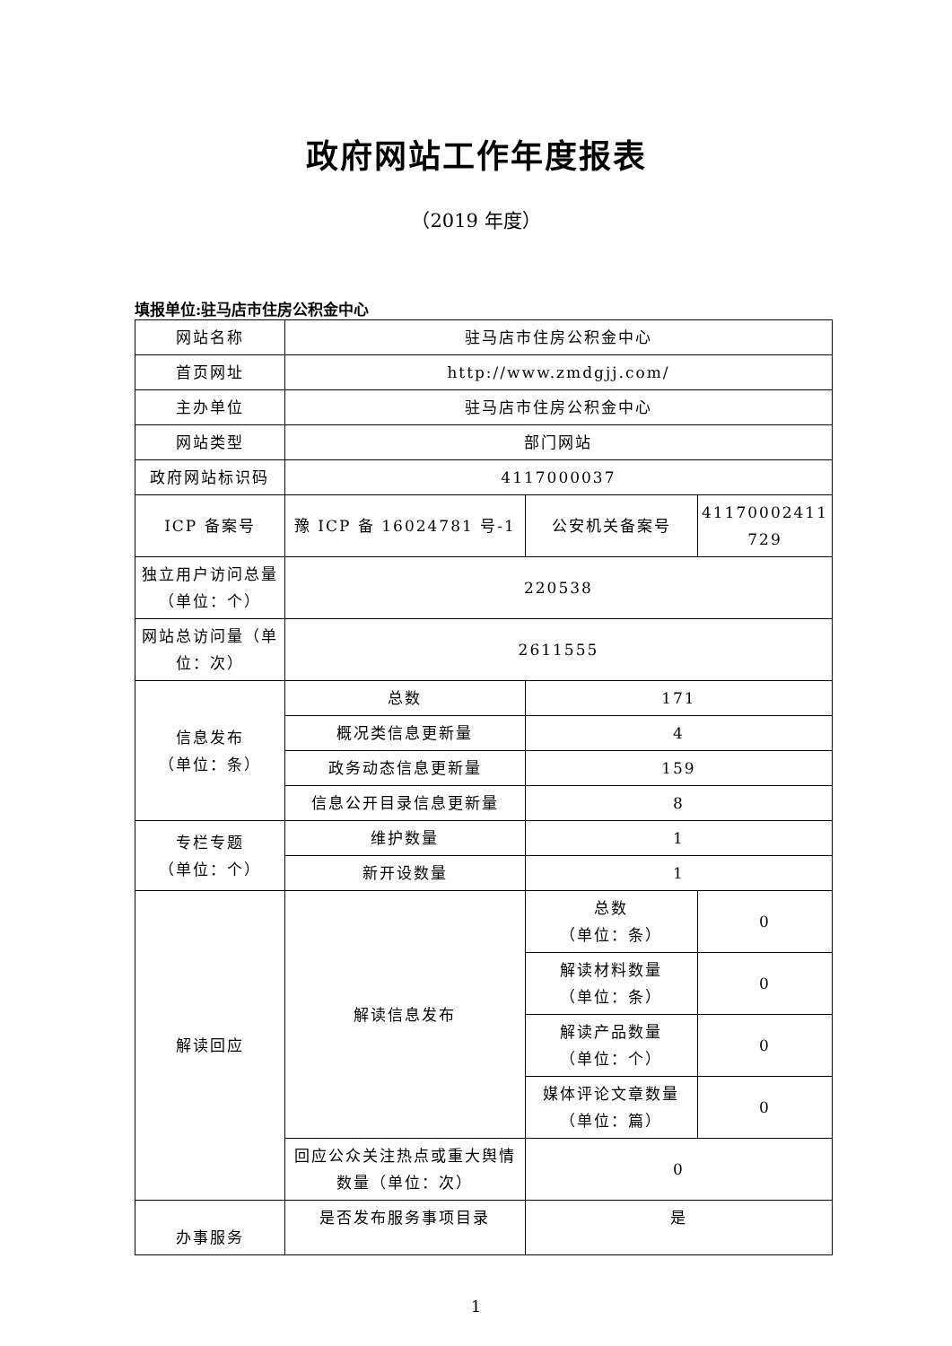政府网站工作年度报表
（2019 年度）
填报单位:驻马店市住房公积金中心
| 网站名称 | 驻马店市住房公积金中心 | | |
| 首页网址 | http://www.zmdgjj.com/ | | |
| 主办单位 | 驻马店市住房公积金中心 | | |
| 网站类型 | 部门网站 | | |
| 政府网站标识码 | 4117000037 | | |
| ICP 备案号 | 豫 ICP 备 16024781 号-1 | 公安机关备案号 | 41170002411 729 |
| 独立用户访问总量（单位：个） | 220538 | | |
| 网站总访问量（单位：次） | 2611555 | | |
| 信息发布 （单位：条） | 总数 | 171 | |
| | 概况类信息更新量 | 4 | |
| | 政务动态信息更新量 | 159 | |
| | 信息公开目录信息更新量 | 8 | |
| 专栏专题 （单位：个） | 维护数量 | 1 | |
| | 新开设数量 | 1 | |
| 解读回应 | 解读信息发布 | 总数 （单位：条） | 0 |
| | | 解读材料数量 （单位：条） | 0 |
| | | 解读产品数量 （单位：个） | 0 |
| | | 媒体评论文章数量 （单位：篇） | 0 |
| | 回应公众关注热点或重大舆情数量（单位：次） | 0 | |
| 办事服务 | 是否发布服务事项目录 | 是 | |
1